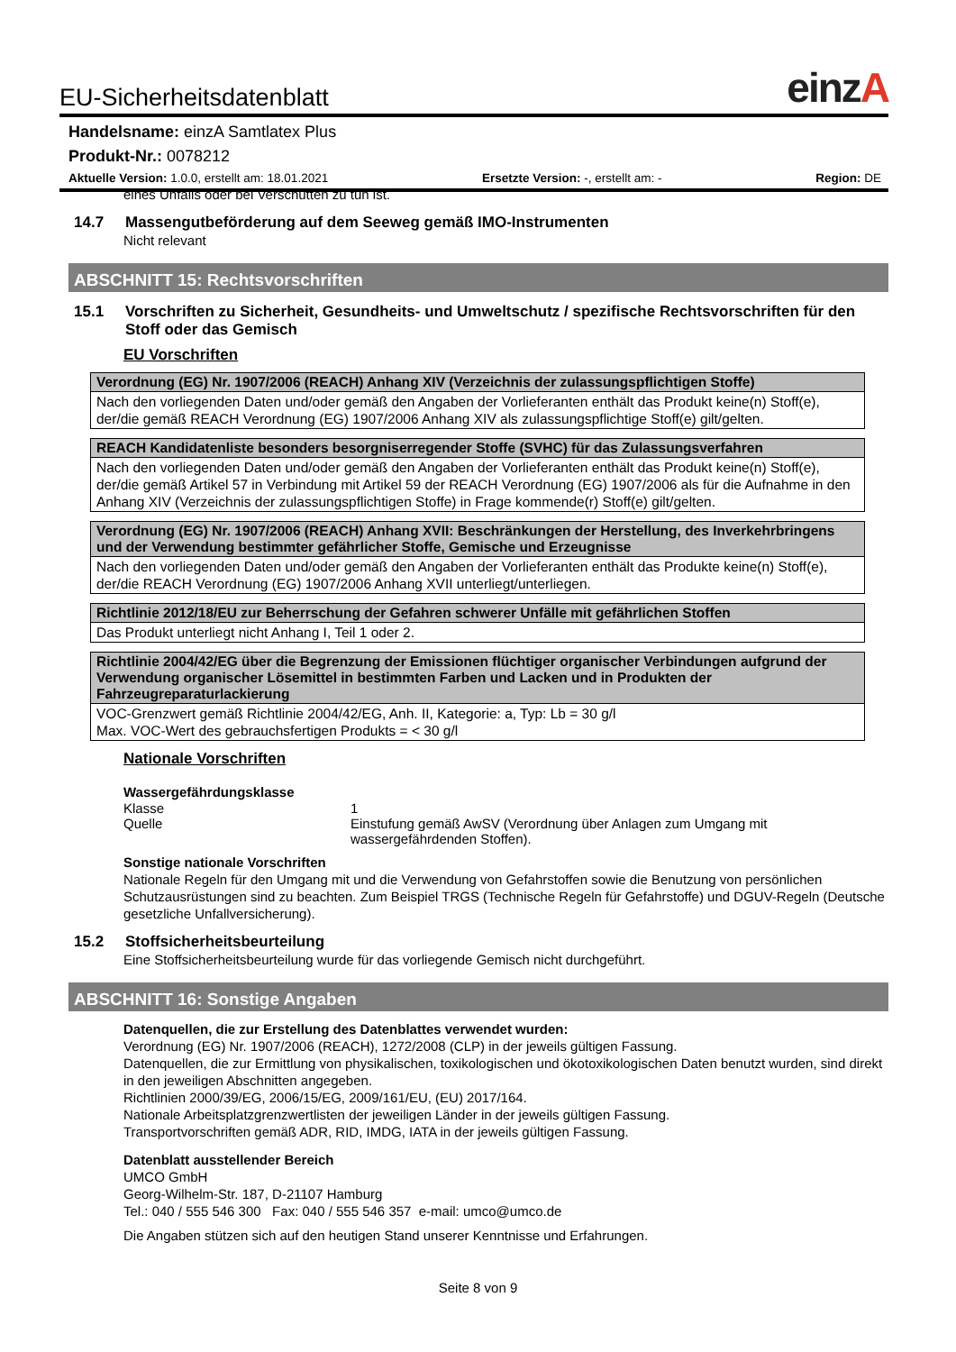EU-Sicherheitsdatenblatt einzA
Handelsname: einzA Samtlatex Plus
Produkt-Nr.: 0078212
Aktuelle Version: 1.0.0, erstellt am: 18.01.2021 Ersetzte Version: -, erstellt am: - Region: DE
eines Unfalls oder bei Verschütten zu tun ist.
14.7 Massengutbeförderung auf dem Seeweg gemäß IMO-Instrumenten
Nicht relevant
ABSCHNITT 15: Rechtsvorschriften
15.1 Vorschriften zu Sicherheit, Gesundheits- und Umweltschutz / spezifische Rechtsvorschriften für den Stoff oder das Gemisch
EU Vorschriften
| Verordnung (EG) Nr. 1907/2006 (REACH) Anhang XIV (Verzeichnis der zulassungspflichtigen Stoffe) |
| --- |
| Nach den vorliegenden Daten und/oder gemäß den Angaben der Vorlieferanten enthält das Produkt keine(n) Stoff(e), der/die gemäß REACH Verordnung (EG) 1907/2006 Anhang XIV als zulassungspflichtige Stoff(e) gilt/gelten. |
| REACH Kandidatenliste besonders besorgniserregender Stoffe (SVHC) für das Zulassungsverfahren |
| --- |
| Nach den vorliegenden Daten und/oder gemäß den Angaben der Vorlieferanten enthält das Produkt keine(n) Stoff(e), der/die gemäß Artikel 57 in Verbindung mit Artikel 59 der REACH Verordnung (EG) 1907/2006 als für die Aufnahme in den Anhang XIV (Verzeichnis der zulassungspflichtigen Stoffe) in Frage kommende(r) Stoff(e) gilt/gelten. |
| Verordnung (EG) Nr. 1907/2006 (REACH) Anhang XVII: Beschränkungen der Herstellung, des Inverkehrbringens und der Verwendung bestimmter gefährlicher Stoffe, Gemische und Erzeugnisse |
| --- |
| Nach den vorliegenden Daten und/oder gemäß den Angaben der Vorlieferanten enthält das Produkte keine(n) Stoff(e), der/die REACH Verordnung (EG) 1907/2006 Anhang XVII unterliegt/unterliegen. |
| Richtlinie 2012/18/EU zur Beherrschung der Gefahren schwerer Unfälle mit gefährlichen Stoffen |
| --- |
| Das Produkt unterliegt nicht Anhang I, Teil 1 oder 2. |
| Richtlinie 2004/42/EG über die Begrenzung der Emissionen flüchtiger organischer Verbindungen aufgrund der Verwendung organischer Lösemittel in bestimmten Farben und Lacken und in Produkten der Fahrzeugreparaturlackierung |
| --- |
| VOC-Grenzwert gemäß Richtlinie 2004/42/EG, Anh. II, Kategorie: a, Typ: Lb = 30 g/l Max. VOC-Wert des gebrauchsfertigen Produkts = < 30 g/l |
Nationale Vorschriften
Wassergefährdungsklasse
Klasse 1
Quelle Einstufung gemäß AwSV (Verordnung über Anlagen zum Umgang mit wassergefährdenden Stoffen).
Sonstige nationale Vorschriften
Nationale Regeln für den Umgang mit und die Verwendung von Gefahrstoffen sowie die Benutzung von persönlichen Schutzausrüstungen sind zu beachten. Zum Beispiel TRGS (Technische Regeln für Gefahrstoffe) und DGUV-Regeln (Deutsche gesetzliche Unfallversicherung).
15.2 Stoffsicherheitsbeurteilung
Eine Stoffsicherheitsbeurteilung wurde für das vorliegende Gemisch nicht durchgeführt.
ABSCHNITT 16: Sonstige Angaben
Datenquellen, die zur Erstellung des Datenblattes verwendet wurden:
Verordnung (EG) Nr. 1907/2006 (REACH), 1272/2008 (CLP) in der jeweils gültigen Fassung.
Datenquellen, die zur Ermittlung von physikalischen, toxikologischen und ökotoxikologischen Daten benutzt wurden, sind direkt in den jeweiligen Abschnitten angegeben.
Richtlinien 2000/39/EG, 2006/15/EG, 2009/161/EU, (EU) 2017/164.
Nationale Arbeitsplatzgrenzwertlisten der jeweiligen Länder in der jeweils gültigen Fassung.
Transportvorschriften gemäß ADR, RID, IMDG, IATA in der jeweils gültigen Fassung.
Datenblatt ausstellender Bereich
UMCO GmbH
Georg-Wilhelm-Str. 187, D-21107 Hamburg
Tel.: 040 / 555 546 300 Fax: 040 / 555 546 357 e-mail: umco@umco.de
Die Angaben stützen sich auf den heutigen Stand unserer Kenntnisse und Erfahrungen.
Seite 8 von 9